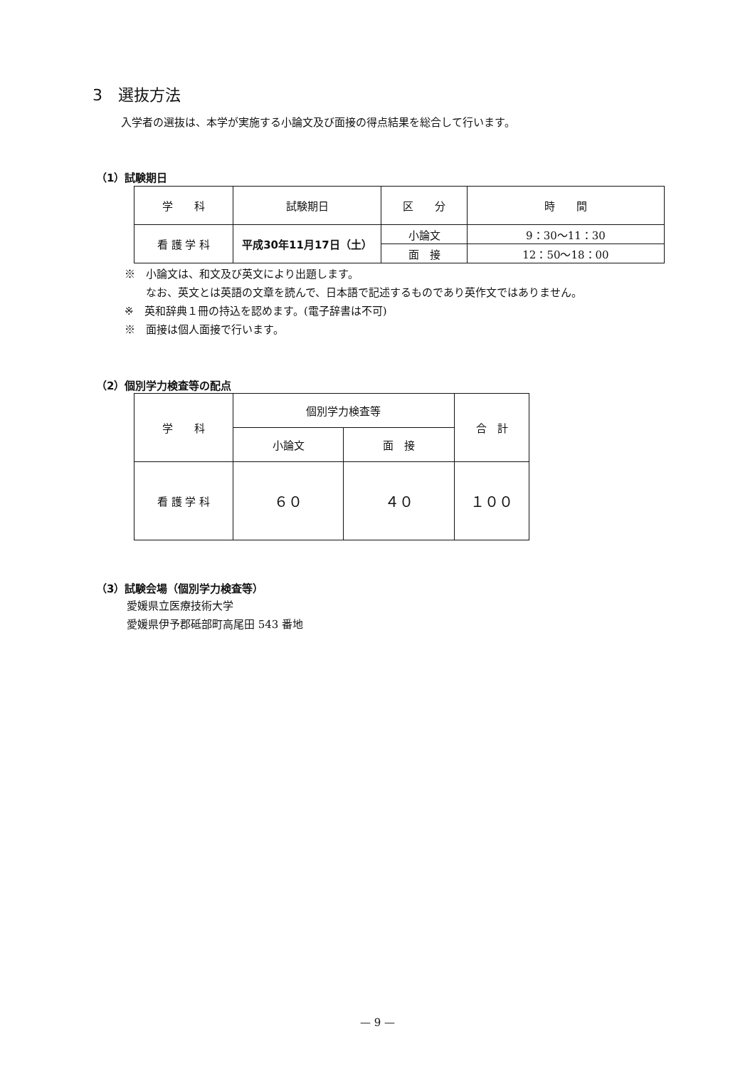3　選抜方法
入学者の選抜は、本学が実施する小論文及び面接の得点結果を総合して行います。
（1）試験期日
| 学 科 | 試験期日 | 区 分 | 時 間 |
| --- | --- | --- | --- |
| 看 護 学 科 | 平成30年11月17日（土） | 小論文 | 9：30〜11：30 |
| | | 面 接 | 12：50〜18：00 |
※　小論文は、和文及び英文により出題します。
　　なお、英文とは英語の文章を読んで、日本語で記述するものであり英作文ではありません。
※　英和辞典１冊の持込を認めます。(電子辞書は不可)
※　面接は個人面接で行います。
（2）個別学力検査等の配点
| 学 科 | 個別学力検査等 | | 合 計 |
| --- | --- | --- | --- |
| | 小論文 | 面 接 | |
| 看 護 学 科 | ６０ | ４０ | １００ |
（3）試験会場（個別学力検査等）
愛媛県立医療技術大学
愛媛県伊予郡砥部町高尾田 543 番地
— 9 —